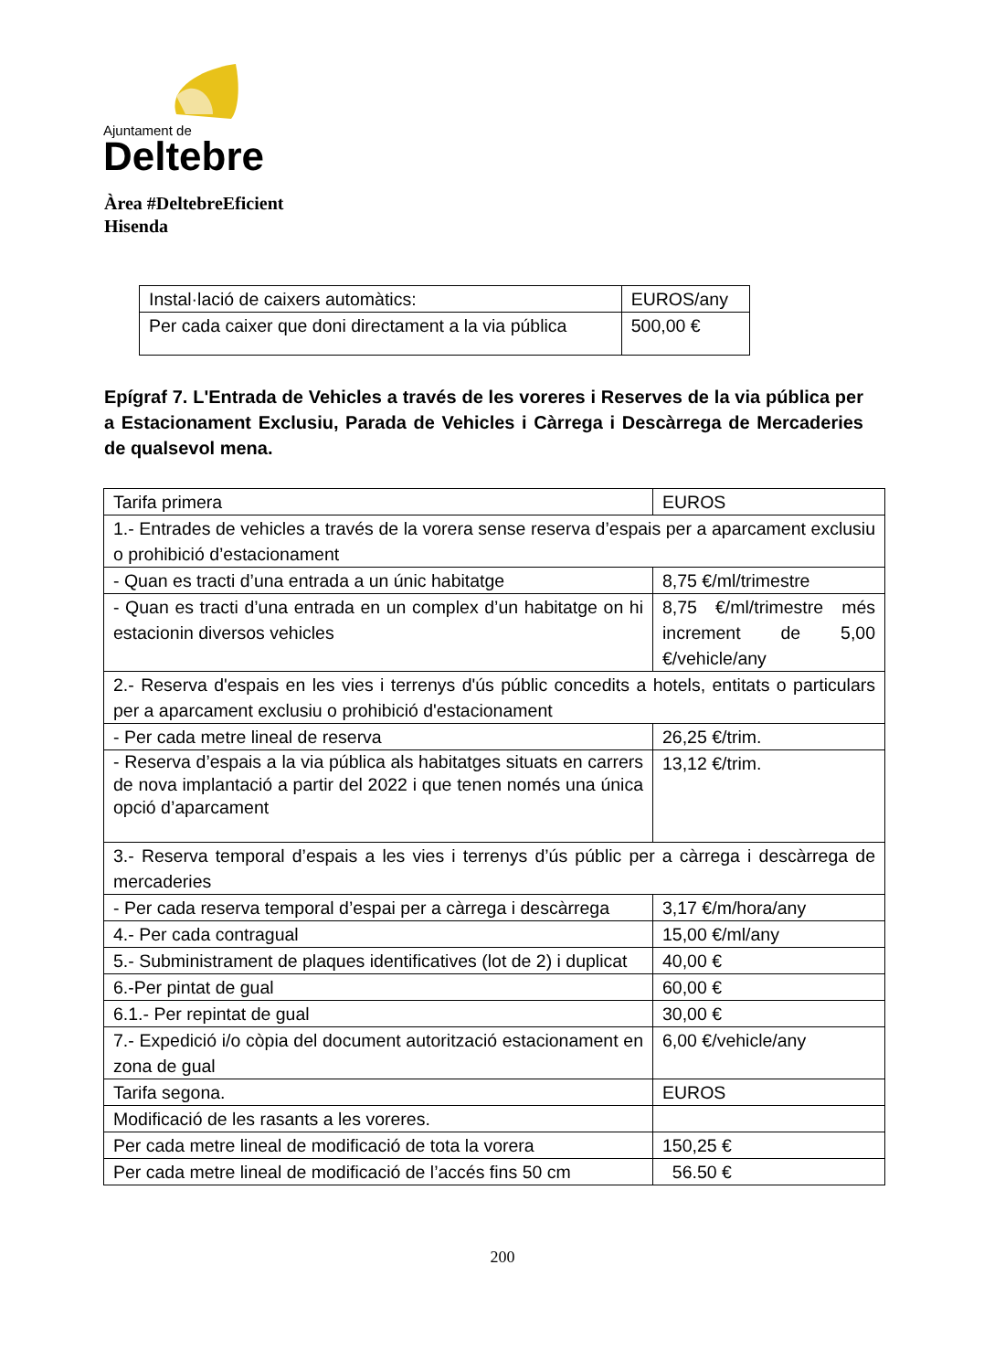Ajuntament de
Deltebre
Àrea #DeltebreEficient
Hisenda
| Instal·lació de caixers automàtics: | EUROS/any |
| Per cada caixer que doni directament a la via pública | 500,00 € |
Epígraf 7. L'Entrada de Vehicles a través de les voreres i Reserves de la via pública per a Estacionament Exclusiu, Parada de Vehicles i Càrrega i Descàrrega de Mercaderies de qualsevol mena.
| Tarifa primera | EUROS |
| 1.- Entrades de vehicles a través de la vorera sense reserva d’espais per a aparcament exclusiu o prohibició d’estacionament | |
| - Quan es tracti d’una entrada a un únic habitatge | 8,75 €/ml/trimestre |
| - Quan es tracti d’una entrada en un complex d’un habitatge on hi estacionin diversos vehicles | 8,75 €/ml/trimestre més increment de 5,00 €/vehicle/any |
| 2.- Reserva d'espais en les vies i terrenys d'ús públic concedits a hotels, entitats o particulars per a aparcament exclusiu o prohibició d'estacionament | |
| - Per cada metre lineal de reserva | 26,25 €/trim. |
| - Reserva d’espais a la via pública als habitatges situats en carrers de nova implantació a partir del 2022 i que tenen només una única opció d’aparcament | 13,12 €/trim. |
| 3.- Reserva temporal d’espais a les vies i terrenys d’ús públic per a càrrega i descàrrega de mercaderies | |
| - Per cada reserva temporal d’espai per a càrrega i descàrrega | 3,17 €/m/hora/any |
| 4.- Per cada contragual | 15,00 €/ml/any |
| 5.- Subministrament de plaques identificatives (lot de 2) i duplicat | 40,00 € |
| 6.-Per pintat de gual | 60,00 € |
| 6.1.- Per repintat de gual | 30,00 € |
| 7.- Expedició i/o còpia del document autorització estacionament en zona de gual | 6,00 €/vehicle/any |
| Tarifa segona. | EUROS |
| Modificació de les rasants a les voreres. | |
| Per cada metre lineal de modificació de tota la vorera | 150,25 € |
| Per cada metre lineal de modificació de l’accés fins 50 cm | 56.50 € |
200